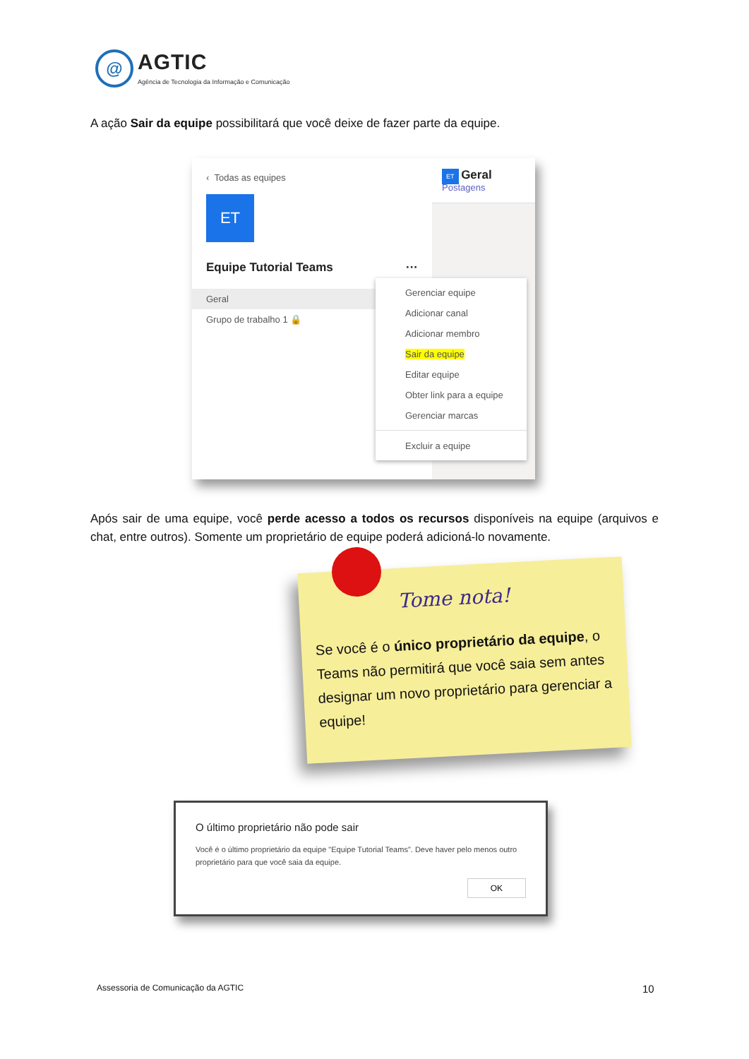@
AGTIC
Agência de Tecnologia da Informação e Comunicação
A ação Sair da equipe possibilitará que você deixe de fazer parte da equipe.
‹ Todas as equipes
ET
Equipe Tutorial Teams ···
Geral
Grupo de trabalho 1 🔒
Gerenciar equipe
Adicionar canal
Adicionar membro
Sair da equipe
Editar equipe
Obter link para a equipe
Gerenciar marcas
Excluir a equipe
ET Geral Postagens
Após sair de uma equipe, você perde acesso a todos os recursos disponíveis na equipe (arquivos e chat, entre outros). Somente um proprietário de equipe poderá adicioná-lo novamente.
Tome nota!
Se você é o único proprietário da equipe, o Teams não permitirá que você saia sem antes designar um novo proprietário para gerenciar a equipe!
O último proprietário não pode sair
Você é o último proprietário da equipe "Equipe Tutorial Teams". Deve haver pelo menos outro proprietário para que você saia da equipe.
OK
Assessoria de Comunicação da AGTIC
10